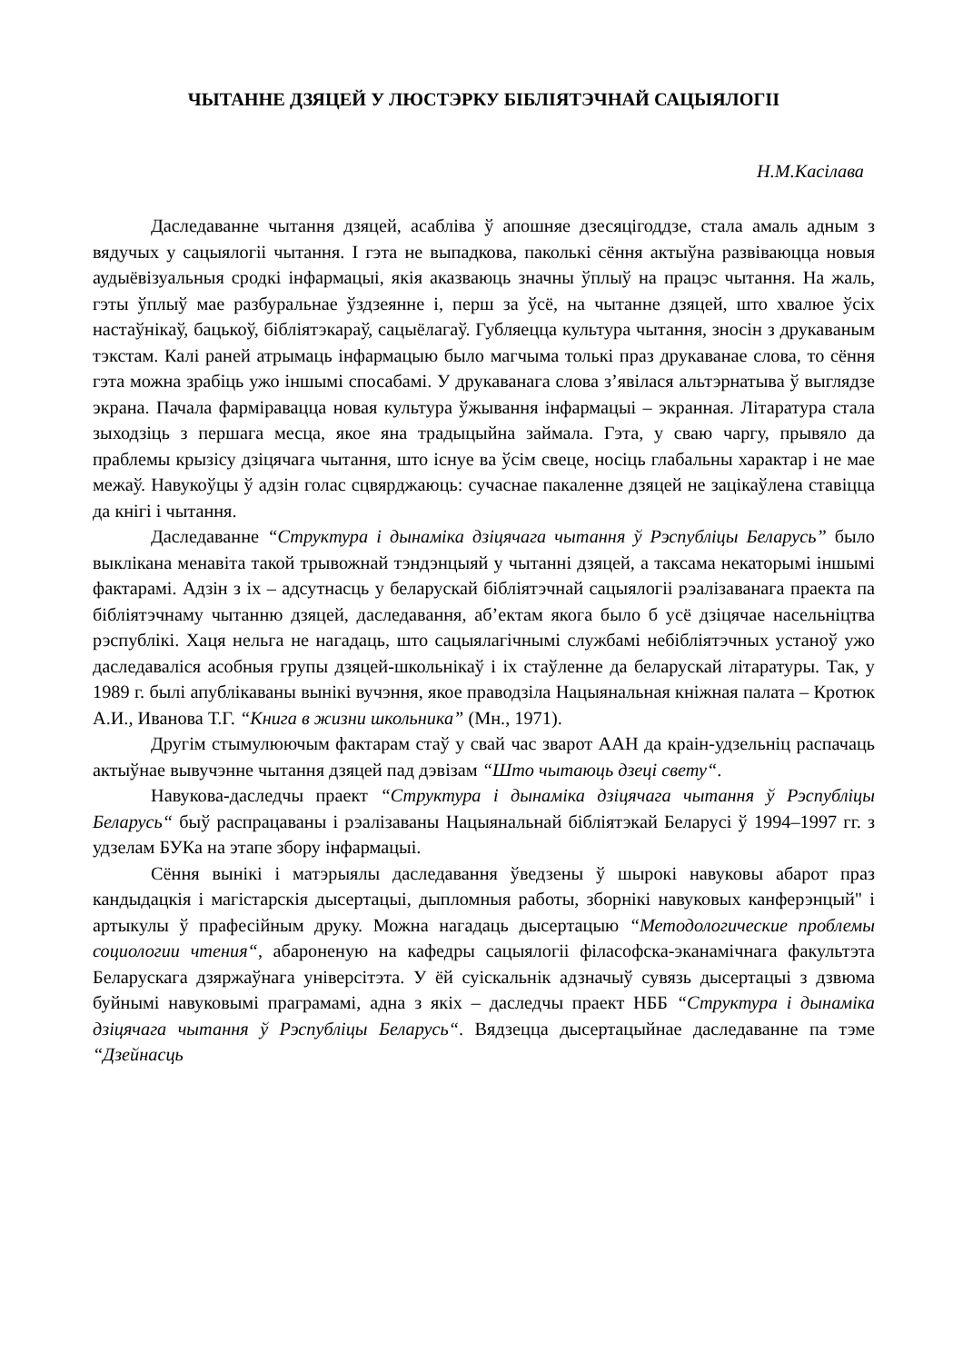ЧЫТАННЕ ДЗЯЦЕЙ У ЛЮСТЭРКУ БІБЛІЯТЭЧНАЙ САЦЫЯЛОГІІ
Н.М.Касілава
Даследаванне чытання дзяцей, асабліва ў апошняе дзесяцігоддзе, стала амаль адным з вядучых у сацыялогіі чытання. І гэта не выпадкова, паколькі сёння актыўна развіваюцца новыя аудыёвізуальныя сродкі інфармацыі, якія аказваюць значны ўплыў на працэс чытання. На жаль, гэты ўплыў мае разбуральнае ўздзеянне і, перш за ўсё, на чытанне дзяцей, што хвалюе ўсіх настаўнікаў, бацькоў, бібліятэкараў, сацыёлагаў. Губляецца культура чытання, зносін з друкаваным тэкстам. Калі раней атрымаць інфармацыю было магчыма толькі праз друкаванае слова, то сёння гэта можна зрабіць ужо іншымі спосабамі. У друкаванага слова з’явілася альтэрнатыва ў выглядзе экрана. Пачала фарміравацца новая культура ўжывання інфармацыі – экранная. Літаратура стала зыходзіць з першага месца, якое яна традыцыйна займала. Гэта, у сваю чаргу, прывяло да праблемы крызісу дзіцячага чытання, што існуе ва ўсім свеце, носіць глабальны характар і не мае межаў. Навукоўцы ў адзін голас сцвярджаюць: сучаснае пакаленне дзяцей не зацікаўлена ставіцца да кнігі і чытання.
Даследаванне “Структура і дынаміка дзіцячага чытання ў Рэспубліцы Беларусь” было выклікана менавіта такой трывожнай тэндэнцыяй у чытанні дзяцей, а таксама некаторымі іншымі фактарамі. Адзін з іх – адсутнасць у беларускай бібліятэчнай сацыялогіі рэалізаванага праекта па бібліятэчнаму чытанню дзяцей, даследавання, аб’ектам якога было б усё дзіцячае насельніцтва рэспублікі. Хаця нельга не нагадаць, што сацыялагічнымі службамі небібліятэчных устаноў ужо даследаваліся асобныя групы дзяцей-школьнікаў і іх стаўленне да беларускай літаратуры. Так, у 1989 г. былі апублікаваны вынікі вучэння, якое праводзіла Нацыянальная кніжная палата – Кротюк А.И., Иванова Т.Г. “Книга в жизни школьника” (Мн., 1971).
Другім стымулюючым фактарам стаў у свай час зварот ААН да краін-удзельніц распачаць актыўнае вывучэнне чытання дзяцей пад дэвізам “Што чытаюць дзеці свету“.
Навукова-даследчы праект “Структура і дынаміка дзіцячага чытання ў Рэспубліцы Беларусь“ быў распрацаваны і рэалізаваны Нацыянальнай бібліятэкай Беларусі ў 1994–1997 гг. з удзелам БУКа на этапе збору інфармацыі.
Сёння вынікі і матэрыялы даследавання ўведзены ў шырокі навуковы абарот праз кандыдацкія і магістарскія дысертацыі, дыпломныя работы, зборнікі навуковых канферэнцый" і артыкулы ў прафесійным друку. Можна нагадаць дысертацыю “Методологические проблемы социологии чтения“, абароненую на кафедры сацыялогіі філасофска-эканамічнага факультэта Беларускага дзяржаўнага універсітэта. У ёй суіскальнік адзначыў сувязь дысертацыі з дзвюма буйнымі навуковымі праграмамі, адна з якіх – даследчы праект НББ “Структура і дынаміка дзіцячага чытання ў Рэспубліцы Беларусь“. Вядзецца дысертацыйнае даследаванне па тэме “Дзейнасць